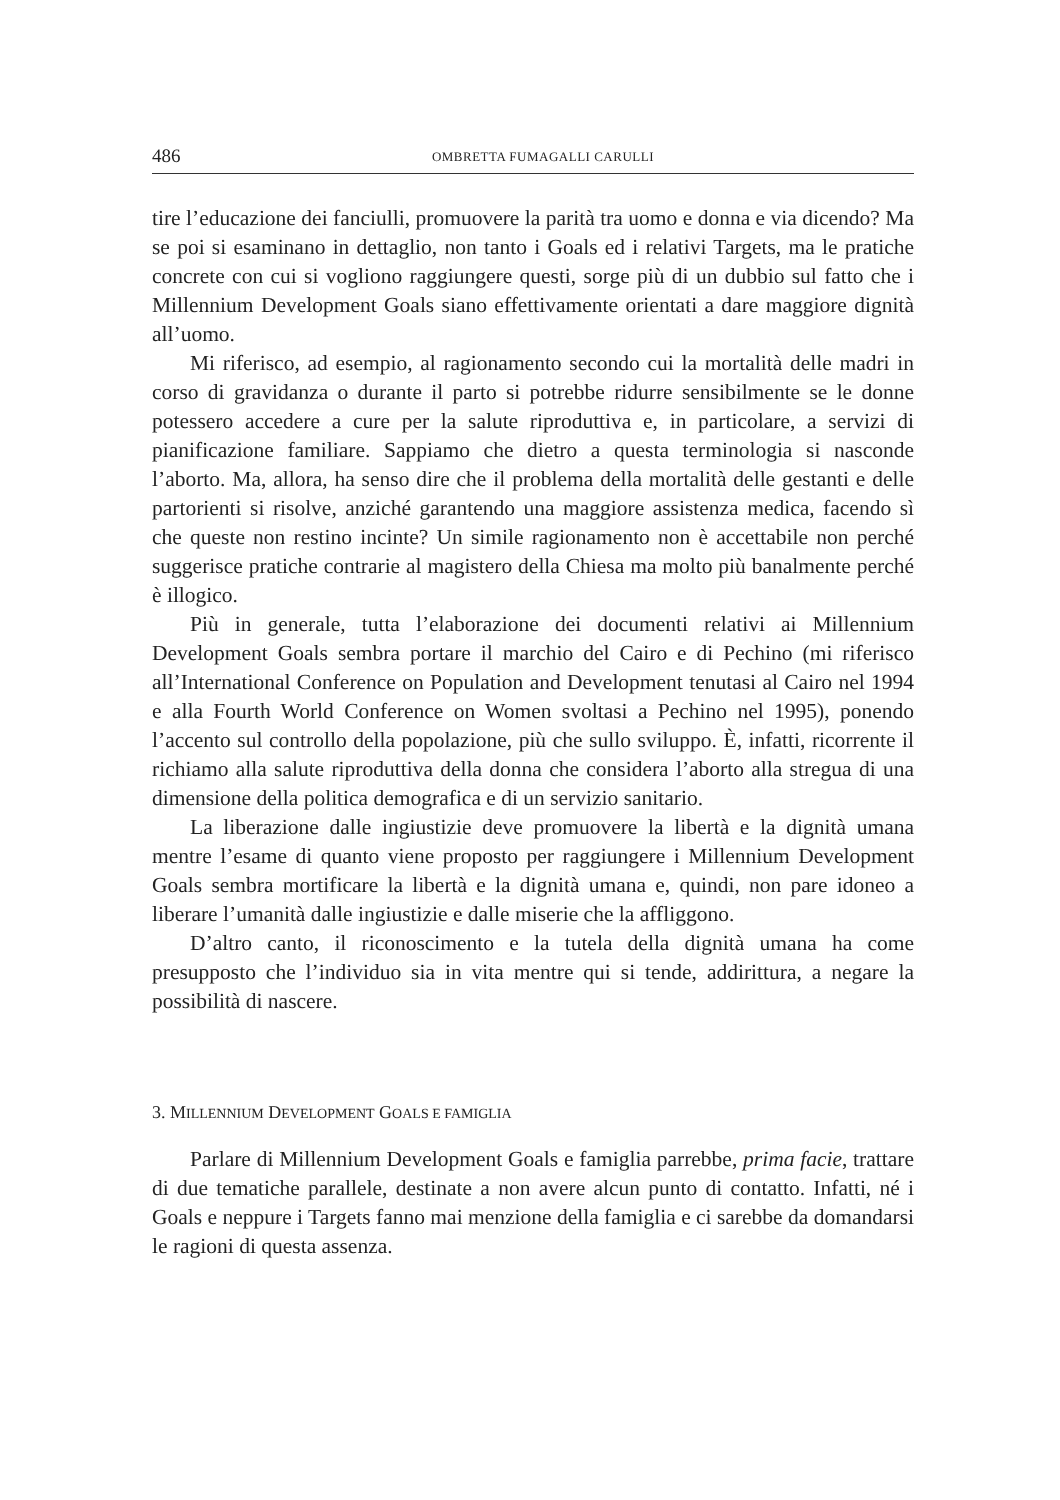486 OMBRETTA FUMAGALLI CARULLI
tire l’educazione dei fanciulli, promuovere la parità tra uomo e donna e via dicendo? Ma se poi si esaminano in dettaglio, non tanto i Goals ed i relativi Targets, ma le pratiche concrete con cui si vogliono raggiungere questi, sorge più di un dubbio sul fatto che i Millennium Development Goals siano effettivamente orientati a dare maggiore dignità all’uomo.
Mi riferisco, ad esempio, al ragionamento secondo cui la mortalità delle madri in corso di gravidanza o durante il parto si potrebbe ridurre sensibilmente se le donne potessero accedere a cure per la salute riproduttiva e, in particolare, a servizi di pianificazione familiare. Sappiamo che dietro a questa terminologia si nasconde l’aborto. Ma, allora, ha senso dire che il problema della mortalità delle gestanti e delle partorienti si risolve, anziché garantendo una maggiore assistenza medica, facendo sì che queste non restino incinte? Un simile ragionamento non è accettabile non perché suggerisce pratiche contrarie al magistero della Chiesa ma molto più banalmente perché è illogico.
Più in generale, tutta l’elaborazione dei documenti relativi ai Millennium Development Goals sembra portare il marchio del Cairo e di Pechino (mi riferisco all’International Conference on Population and Development tenutasi al Cairo nel 1994 e alla Fourth World Conference on Women svoltasi a Pechino nel 1995), ponendo l’accento sul controllo della popolazione, più che sullo sviluppo. È, infatti, ricorrente il richiamo alla salute riproduttiva della donna che considera l’aborto alla stregua di una dimensione della politica demografica e di un servizio sanitario.
La liberazione dalle ingiustizie deve promuovere la libertà e la dignità umana mentre l’esame di quanto viene proposto per raggiungere i Millennium Development Goals sembra mortificare la libertà e la dignità umana e, quindi, non pare idoneo a liberare l’umanità dalle ingiustizie e dalle miserie che la affliggono.
D’altro canto, il riconoscimento e la tutela della dignità umana ha come presupposto che l’individuo sia in vita mentre qui si tende, addirittura, a negare la possibilità di nascere.
3. MILLENNIUM DEVELOPMENT GOALS E FAMIGLIA
Parlare di Millennium Development Goals e famiglia parrebbe, prima facie, trattare di due tematiche parallele, destinate a non avere alcun punto di contatto. Infatti, né i Goals e neppure i Targets fanno mai menzione della famiglia e ci sarebbe da domandarsi le ragioni di questa assenza.